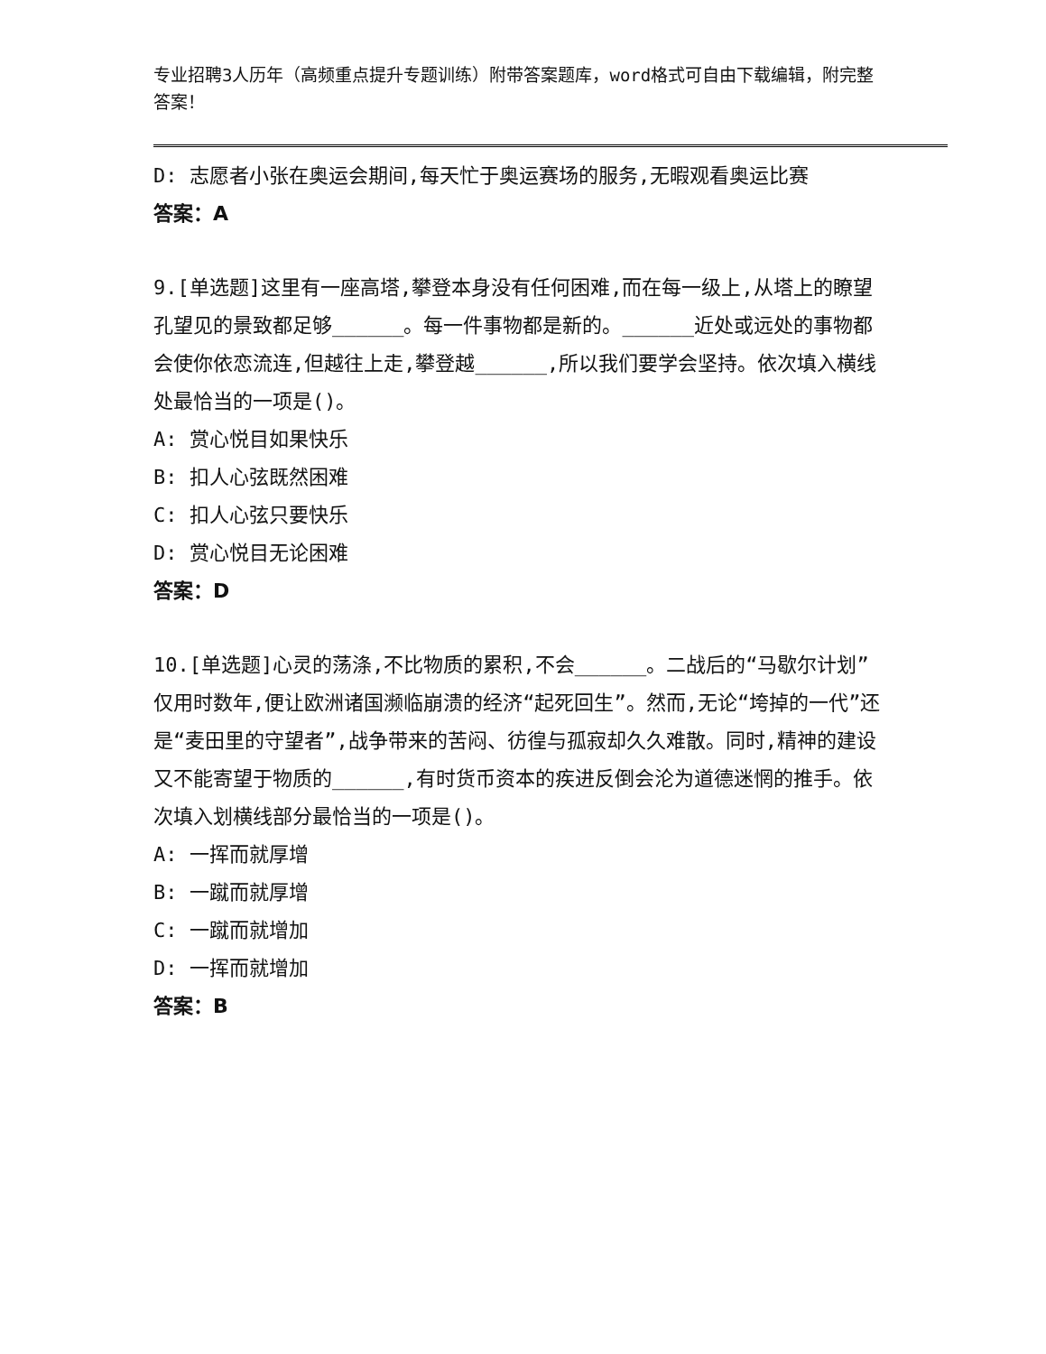专业招聘3人历年（高频重点提升专题训练）附带答案题库，word格式可自由下载编辑，附完整答案！
D: 志愿者小张在奥运会期间,每天忙于奥运赛场的服务,无暇观看奥运比赛
答案：A
9.[单选题]这里有一座高塔,攀登本身没有任何困难,而在每一级上,从塔上的瞭望孔望见的景致都足够______。每一件事物都是新的。______近处或远处的事物都会使你依恋流连,但越往上走,攀登越______,所以我们要学会坚持。依次填入横线处最恰当的一项是()。
A: 赏心悦目如果快乐
B: 扣人心弦既然困难
C: 扣人心弦只要快乐
D: 赏心悦目无论困难
答案：D
10.[单选题]心灵的荡涤,不比物质的累积,不会______。二战后的“马歇尔计划”仅用时数年,便让欧洲诸国濒临崩溃的经济“起死回生”。然而,无论“垮掉的一代”还是“麦田里的守望者”,战争带来的苦闷、彷徨与孤寂却久久难散。同时,精神的建设又不能寄望于物质的______,有时货币资本的疾进反倒会沦为道德迷惘的推手。依次填入划横线部分最恰当的一项是()。
A: 一挥而就厚增
B: 一蹴而就厚增
C: 一蹴而就增加
D: 一挥而就增加
答案：B